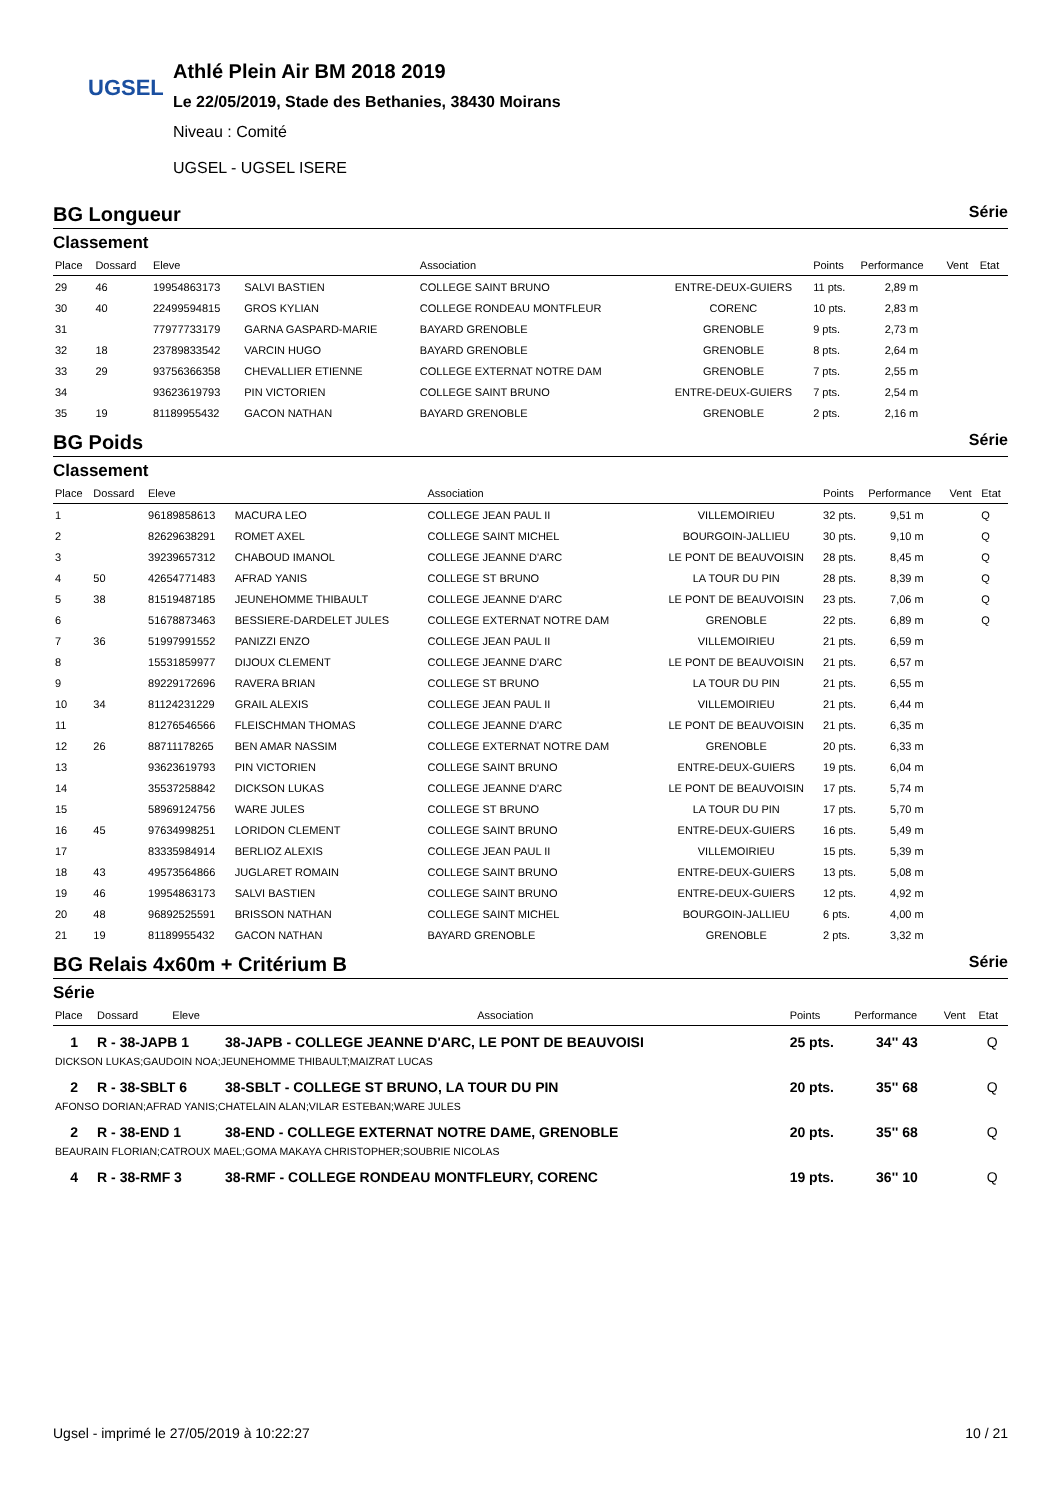UGSEL
Athlé Plein Air BM 2018 2019
Le 22/05/2019, Stade des Bethanies, 38430 Moirans
Niveau : Comité
UGSEL - UGSEL ISERE
BG Longueur Série
Classement
| Place | Dossard | Eleve | | Association | | Points | Performance | Vent | Etat |
| --- | --- | --- | --- | --- | --- | --- | --- | --- | --- |
| 29 | 46 | 19954863173 | SALVI BASTIEN | COLLEGE SAINT BRUNO | ENTRE-DEUX-GUIERS | 11 pts. | 2,89 m | | |
| 30 | 40 | 22499594815 | GROS KYLIAN | COLLEGE RONDEAU MONTFLEUR | CORENC | 10 pts. | 2,83 m | | |
| 31 | | 77977733179 | GARNA GASPARD-MARIE | BAYARD GRENOBLE | GRENOBLE | 9 pts. | 2,73 m | | |
| 32 | 18 | 23789833542 | VARCIN HUGO | BAYARD GRENOBLE | GRENOBLE | 8 pts. | 2,64 m | | |
| 33 | 29 | 93756366358 | CHEVALLIER ETIENNE | COLLEGE EXTERNAT NOTRE DAM | GRENOBLE | 7 pts. | 2,55 m | | |
| 34 | | 93623619793 | PIN VICTORIEN | COLLEGE SAINT BRUNO | ENTRE-DEUX-GUIERS | 7 pts. | 2,54 m | | |
| 35 | 19 | 81189955432 | GACON NATHAN | BAYARD GRENOBLE | GRENOBLE | 2 pts. | 2,16 m | | |
BG Poids Série
Classement
| Place | Dossard | Eleve | | Association | | Points | Performance | Vent | Etat |
| --- | --- | --- | --- | --- | --- | --- | --- | --- | --- |
| 1 | | 96189858613 | MACURA LEO | COLLEGE JEAN PAUL II | VILLEMOIRIEU | 32 pts. | 9,51 m | | Q |
| 2 | | 82629638291 | ROMET AXEL | COLLEGE SAINT MICHEL | BOURGOIN-JALLIEU | 30 pts. | 9,10 m | | Q |
| 3 | | 39239657312 | CHABOUD IMANOL | COLLEGE JEANNE D'ARC | LE PONT DE BEAUVOISIN | 28 pts. | 8,45 m | | Q |
| 4 | 50 | 42654771483 | AFRAD YANIS | COLLEGE ST BRUNO | LA TOUR DU PIN | 28 pts. | 8,39 m | | Q |
| 5 | 38 | 81519487185 | JEUNEHOMME THIBAULT | COLLEGE JEANNE D'ARC | LE PONT DE BEAUVOISIN | 23 pts. | 7,06 m | | Q |
| 6 | | 51678873463 | BESSIERE-DARDELET JULES | COLLEGE EXTERNAT NOTRE DAM | GRENOBLE | 22 pts. | 6,89 m | | Q |
| 7 | 36 | 51997991552 | PANIZZI ENZO | COLLEGE JEAN PAUL II | VILLEMOIRIEU | 21 pts. | 6,59 m | | |
| 8 | | 15531859977 | DIJOUX CLEMENT | COLLEGE JEANNE D'ARC | LE PONT DE BEAUVOISIN | 21 pts. | 6,57 m | | |
| 9 | | 89229172696 | RAVERA BRIAN | COLLEGE ST BRUNO | LA TOUR DU PIN | 21 pts. | 6,55 m | | |
| 10 | 34 | 81124231229 | GRAIL ALEXIS | COLLEGE JEAN PAUL II | VILLEMOIRIEU | 21 pts. | 6,44 m | | |
| 11 | | 81276546566 | FLEISCHMAN THOMAS | COLLEGE JEANNE D'ARC | LE PONT DE BEAUVOISIN | 21 pts. | 6,35 m | | |
| 12 | 26 | 88711178265 | BEN AMAR NASSIM | COLLEGE EXTERNAT NOTRE DAM | GRENOBLE | 20 pts. | 6,33 m | | |
| 13 | | 93623619793 | PIN VICTORIEN | COLLEGE SAINT BRUNO | ENTRE-DEUX-GUIERS | 19 pts. | 6,04 m | | |
| 14 | | 35537258842 | DICKSON LUKAS | COLLEGE JEANNE D'ARC | LE PONT DE BEAUVOISIN | 17 pts. | 5,74 m | | |
| 15 | | 58969124756 | WARE JULES | COLLEGE ST BRUNO | LA TOUR DU PIN | 17 pts. | 5,70 m | | |
| 16 | 45 | 97634998251 | LORIDON CLEMENT | COLLEGE SAINT BRUNO | ENTRE-DEUX-GUIERS | 16 pts. | 5,49 m | | |
| 17 | | 83335984914 | BERLIOZ ALEXIS | COLLEGE JEAN PAUL II | VILLEMOIRIEU | 15 pts. | 5,39 m | | |
| 18 | 43 | 49573564866 | JUGLARET ROMAIN | COLLEGE SAINT BRUNO | ENTRE-DEUX-GUIERS | 13 pts. | 5,08 m | | |
| 19 | 46 | 19954863173 | SALVI BASTIEN | COLLEGE SAINT BRUNO | ENTRE-DEUX-GUIERS | 12 pts. | 4,92 m | | |
| 20 | 48 | 96892525591 | BRISSON NATHAN | COLLEGE SAINT MICHEL | BOURGOIN-JALLIEU | 6 pts. | 4,00 m | | |
| 21 | 19 | 81189955432 | GACON NATHAN | BAYARD GRENOBLE | GRENOBLE | 2 pts. | 3,32 m | | |
BG Relais 4x60m + Critérium B Série
Série
| Place | Dossard | Eleve | Association | Points | Performance | Vent | Etat |
| --- | --- | --- | --- | --- | --- | --- | --- |
| 1 | R - 38-JAPB 1 | | 38-JAPB - COLLEGE JEANNE D'ARC, LE PONT DE BEAUVOISI | 25 pts. | 34'' 43 | | Q |
| DICKSON LUKAS;GAUDOIN NOA;JEUNEHOMME THIBAULT;MAIZRAT LUCAS | | | | | | | |
| 2 | R - 38-SBLT 6 | | 38-SBLT - COLLEGE ST BRUNO, LA TOUR DU PIN | 20 pts. | 35'' 68 | | Q |
| AFONSO DORIAN;AFRAD YANIS;CHATELAIN ALAN;VILAR ESTEBAN;WARE JULES | | | | | | | |
| 2 | R - 38-END 1 | | 38-END - COLLEGE EXTERNAT NOTRE DAME, GRENOBLE | 20 pts. | 35'' 68 | | Q |
| BEAURAIN FLORIAN;CATROUX MAEL;GOMA MAKAYA CHRISTOPHER;SOUBRIE NICOLAS | | | | | | | |
| 4 | R - 38-RMF 3 | | 38-RMF - COLLEGE RONDEAU MONTFLEURY, CORENC | 19 pts. | 36'' 10 | | Q |
Ugsel - imprimé le 27/05/2019 à 10:22:27 10 / 21